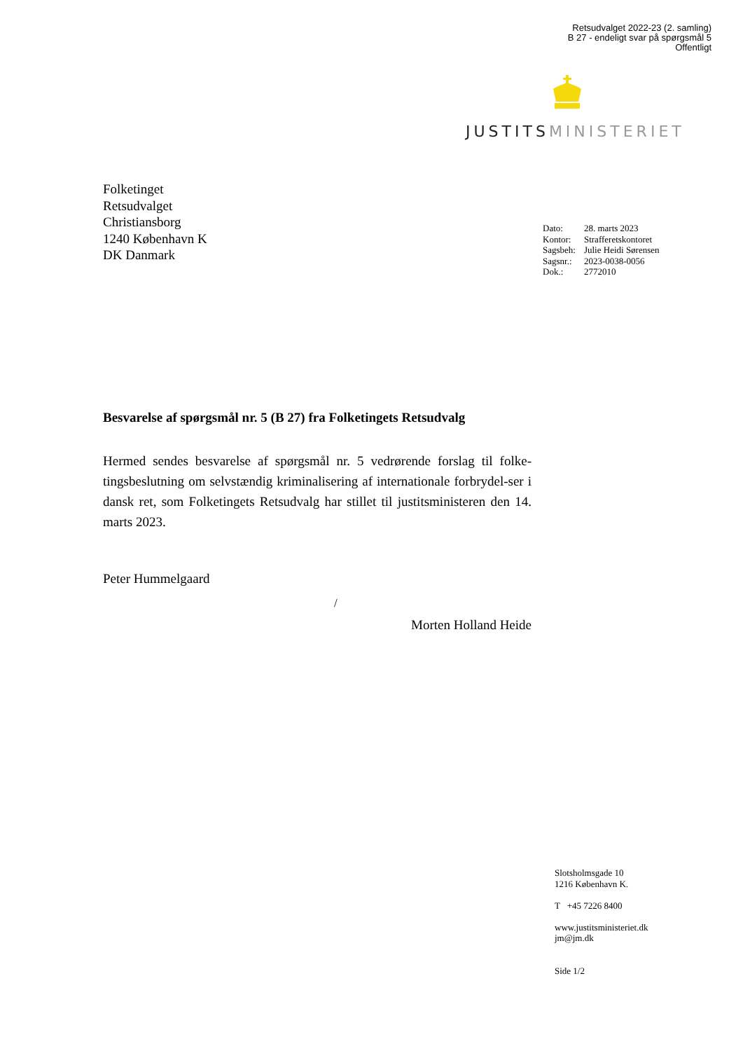Retsudvalget 2022-23 (2. samling)
B 27 - endeligt svar på spørgsmål 5
Offentligt
JUSTITS MINISTERIET
Folketinget
Retsudvalget
Christiansborg
1240 København K
DK Danmark
| Dato: | 28. marts 2023 |
| Kontor: | Strafferetskontoret |
| Sagsbeh: | Julie Heidi Sørensen |
| Sagsnr.: | 2023-0038-0056 |
| Dok.: | 2772010 |
Besvarelse af spørgsmål nr. 5 (B 27) fra Folketingets Retsudvalg
Hermed sendes besvarelse af spørgsmål nr. 5 vedrørende forslag til folke-tingsbeslutning om selvstændig kriminalisering af internationale forbrydel-ser i dansk ret, som Folketingets Retsudvalg har stillet til justitsministeren den 14. marts 2023.
Peter Hummelgaard
/
Morten Holland Heide
Slotsholmsgade 10
1216 København K.
T +45 7226 8400
www.justitsministeriet.dk
jm@jm.dk
Side 1/2